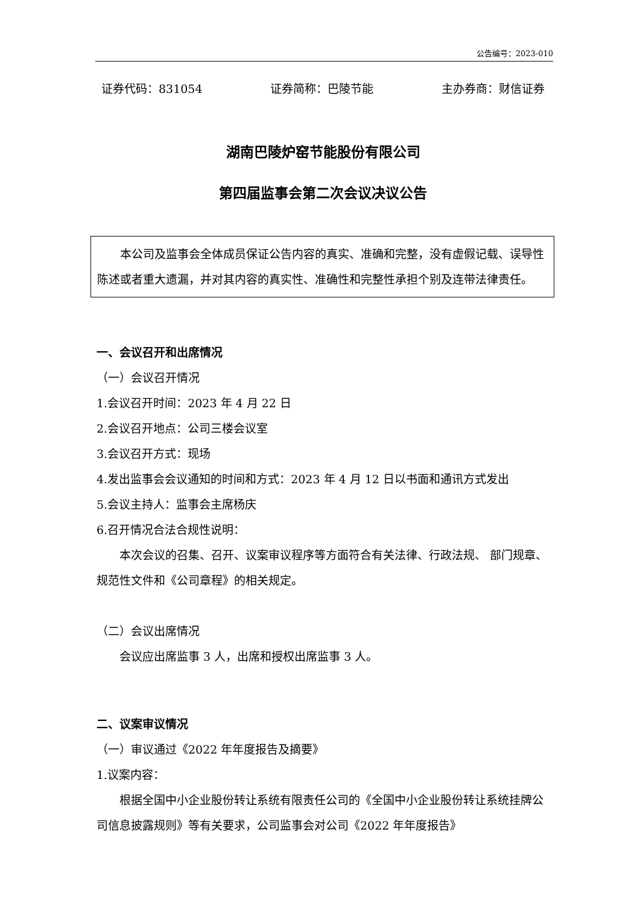公告编号：2023-010
证券代码：831054 证券简称：巴陵节能 主办券商：财信证券
湖南巴陵炉窑节能股份有限公司
第四届监事会第二次会议决议公告
本公司及监事会全体成员保证公告内容的真实、准确和完整，没有虚假记载、误导性陈述或者重大遗漏，并对其内容的真实性、准确性和完整性承担个别及连带法律责任。
一、会议召开和出席情况
（一）会议召开情况
1.会议召开时间：2023 年 4 月 22 日
2.会议召开地点：公司三楼会议室
3.会议召开方式：现场
4.发出监事会会议通知的时间和方式：2023 年 4 月 12 日以书面和通讯方式发出
5.会议主持人：监事会主席杨庆
6.召开情况合法合规性说明：
本次会议的召集、召开、议案审议程序等方面符合有关法律、行政法规、 部门规章、规范性文件和《公司章程》的相关规定。
（二）会议出席情况
会议应出席监事 3 人，出席和授权出席监事 3 人。
二、议案审议情况
（一）审议通过《2022 年年度报告及摘要》
1.议案内容：
根据全国中小企业股份转让系统有限责任公司的《全国中小企业股份转让系统挂牌公司信息披露规则》等有关要求，公司监事会对公司《2022 年年度报告》